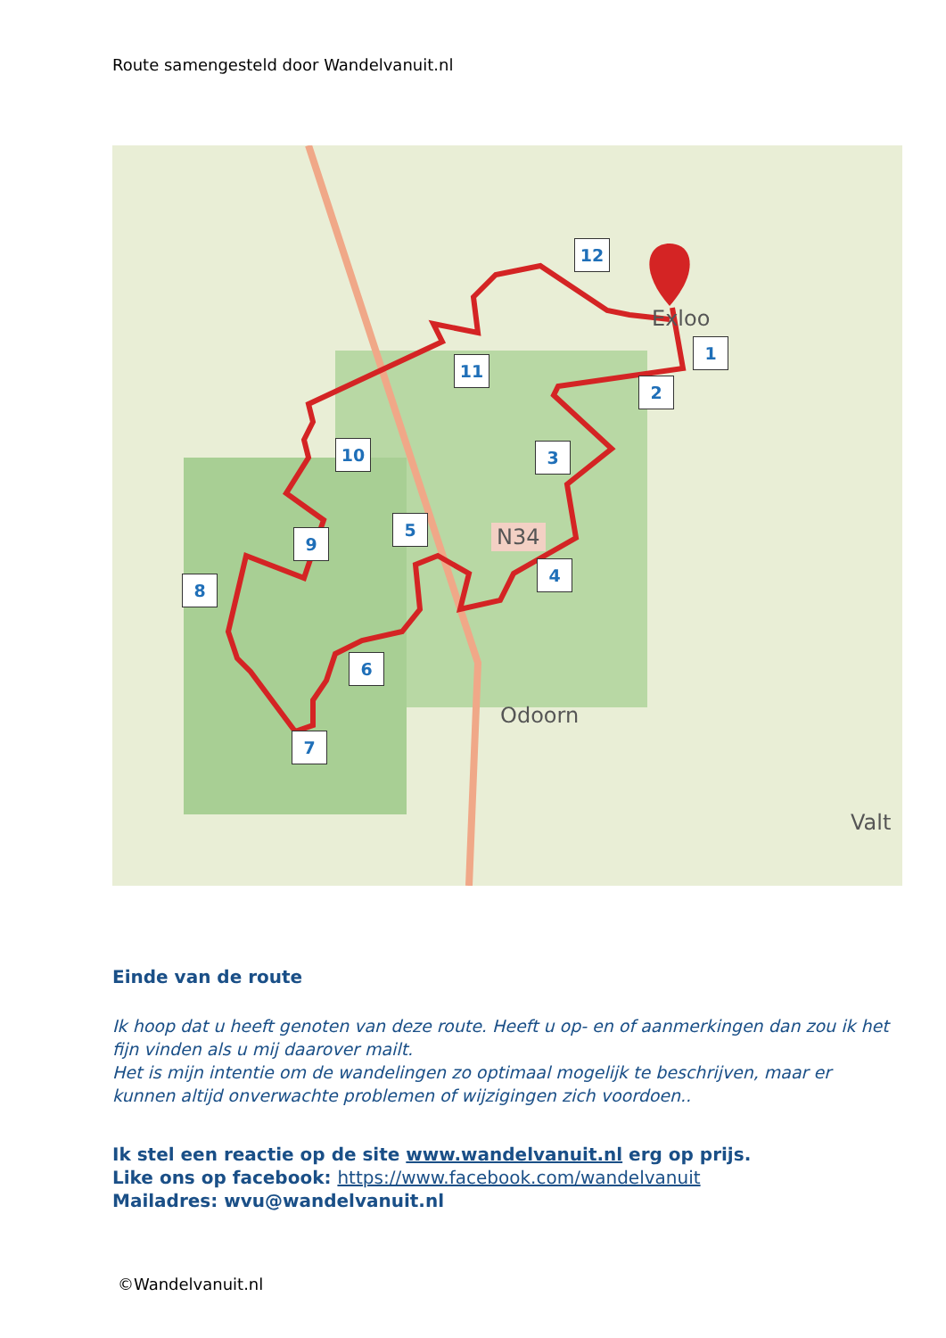Route samengesteld door Wandelvanuit.nl
12
1
2
11
10 3
5
9
4
8
6
7
N34
Exloo
Odoorn
Valt
Einde van de route
Ik hoop dat u heeft genoten van deze route. Heeft u op- en of aanmerkingen dan zou ik het fijn vinden als u mij daarover mailt.
Het is mijn intentie om de wandelingen zo optimaal mogelijk te beschrijven, maar er kunnen altijd onverwachte problemen of wijzigingen zich voordoen..
Ik stel een reactie op de site www.wandelvanuit.nl erg op prijs.
Like ons op facebook: https://www.facebook.com/wandelvanuit
Mailadres: wvu@wandelvanuit.nl
©Wandelvanuit.nl